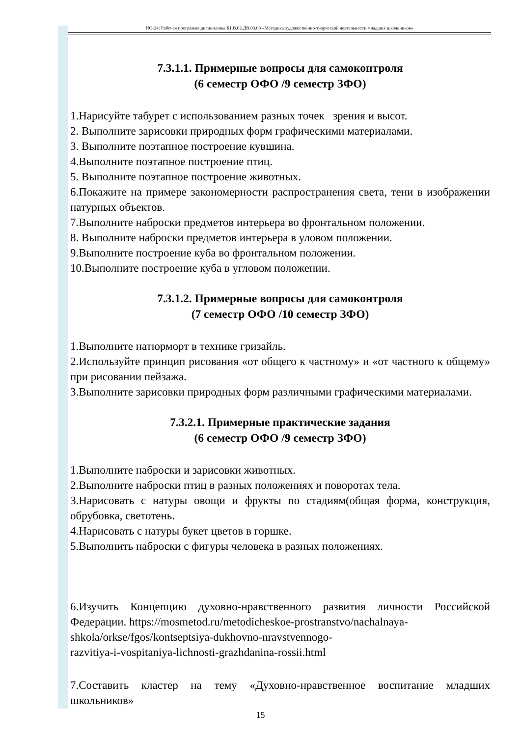НО-24: Рабочая программа дисциплины Б1.В.02.ДВ.03.03 «Методика художественно-творческой деятельности младших школьников»
7.3.1.1. Примерные вопросы для самоконтроля
(6 семестр ОФО /9 семестр ЗФО)
1.Нарисуйте табурет с использованием разных точек зрения и высот.
2. Выполните зарисовки природных форм графическими материалами.
3. Выполните поэтапное построение кувшина.
4.Выполните поэтапное построение птиц.
5. Выполните поэтапное построение животных.
6.Покажите на примере закономерности распространения света, тени в изображении натурных объектов.
7.Выполните наброски предметов интерьера во фронтальном положении.
8. Выполните наброски предметов интерьера в уловом положении.
9.Выполните построение куба во фронтальном положении.
10.Выполните построение куба в угловом положении.
7.3.1.2. Примерные вопросы для самоконтроля
(7 семестр ОФО /10 семестр ЗФО)
1.Выполните натюрморт в технике гризайль.
2.Используйте принцип рисования «от общего к частному» и «от частного к общему» при рисовании пейзажа.
3.Выполните зарисовки природных форм различными графическими материалами.
7.3.2.1. Примерные практические задания
(6 семестр ОФО /9 семестр ЗФО)
1.Выполните наброски и зарисовки животных.
2.Выполните наброски птиц в разных положениях и поворотах тела.
3.Нарисовать с натуры овощи и фрукты по стадиям(общая форма, конструкция, обрубовка, светотень.
4.Нарисовать с натуры букет цветов в горшке.
5.Выполнить наброски с фигуры человека в разных положениях.
6.Изучить Концепцию духовно-нравственного развития личности Российской Федерации. https://mosmetod.ru/metodicheskoe-prostranstvo/nachalnaya-
shkola/orkse/fgos/kontseptsiya-dukhovno-nravstvennogo-
razvitiya-i-vospitaniya-lichnosti-grazhdanina-rossii.html
7.Составить кластер на тему «Духовно-нравственное воспитание младших школьников»
15